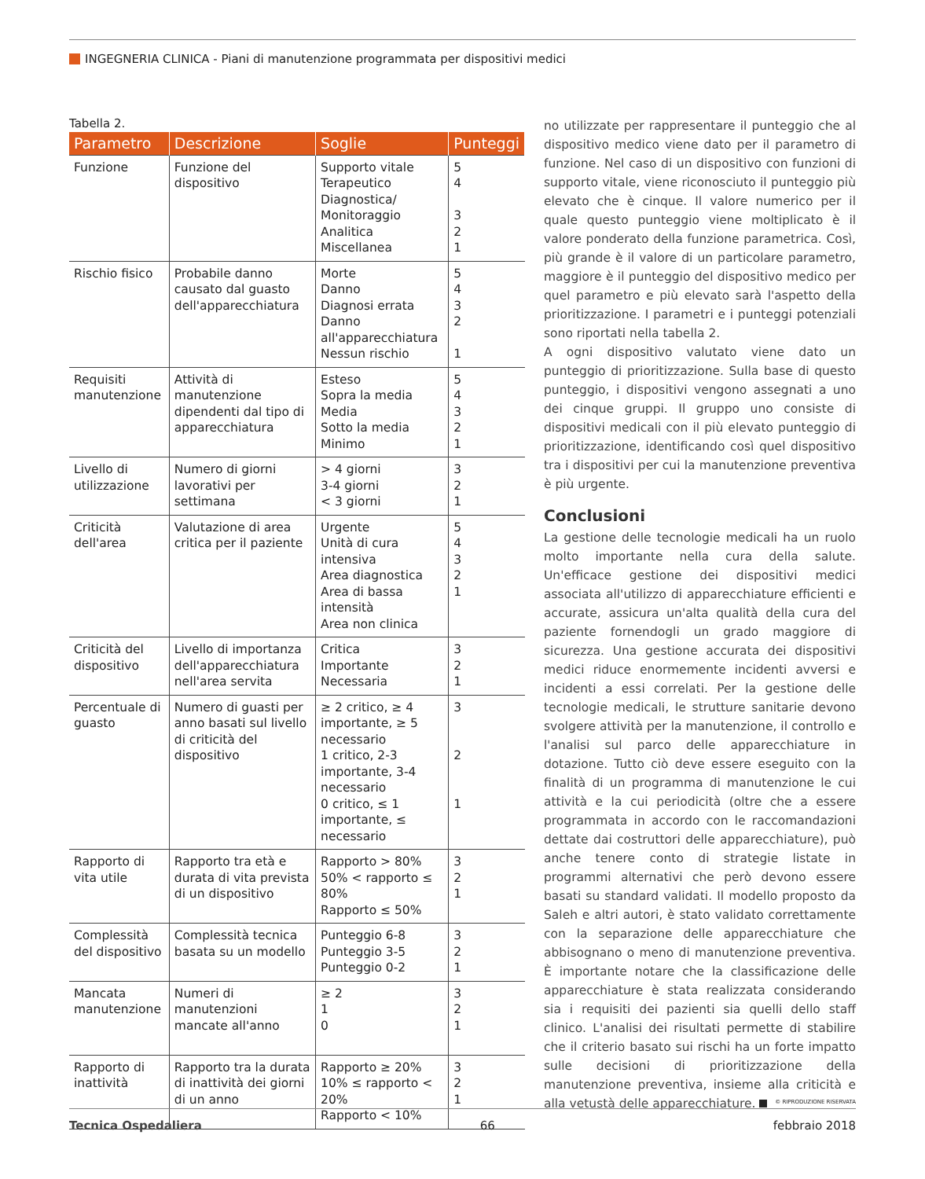INGEGNERIA CLINICA - Piani di manutenzione programmata per dispositivi medici
Tabella 2.
| Parametro | Descrizione | Soglie | Punteggi |
| --- | --- | --- | --- |
| Funzione | Funzione del dispositivo | Supporto vitale Terapeutico Diagnostica/ Monitoraggio Analitica Miscellanea | 5 4 3 2 1 |
| Rischio fisico | Probabile danno causato dal guasto dell'apparecchiatura | Morte Danno Diagnosi errata Danno all'apparecchiatura Nessun rischio | 5 4 3 2 1 |
| Requisiti manutenzione | Attività di manutenzione dipendenti dal tipo di apparecchiatura | Esteso Sopra la media Media Sotto la media Minimo | 5 4 3 2 1 |
| Livello di utilizzazione | Numero di giorni lavorativi per settimana | > 4 giorni 3-4 giorni < 3 giorni | 3 2 1 |
| Criticità dell'area | Valutazione di area critica per il paziente | Urgente Unità di cura intensiva Area diagnostica Area di bassa intensità Area non clinica | 5 4 3 2 1 |
| Criticità del dispositivo | Livello di importanza dell'apparecchiatura nell'area servita | Critica Importante Necessaria | 3 2 1 |
| Percentuale di guasto | Numero di guasti per anno basati sul livello di criticità del dispositivo | ≥ 2 critico, ≥ 4 importante, ≥ 5 necessario 1 critico, 2-3 importante, 3-4 necessario 0 critico, ≤ 1 importante, ≤ necessario | 3 2 1 |
| Rapporto di vita utile | Rapporto tra età e durata di vita prevista di un dispositivo | Rapporto > 80% 50% < rapporto ≤ 80% Rapporto ≤ 50% | 3 2 1 |
| Complessità del dispositivo | Complessità tecnica basata su un modello | Punteggio 6-8 Punteggio 3-5 Punteggio 0-2 | 3 2 1 |
| Mancata manutenzione | Numeri di manutenzioni mancate all'anno | ≥ 2 1 0 | 3 2 1 |
| Rapporto di inattività | Rapporto tra la durata di inattività dei giorni di un anno | Rapporto ≥ 20% 10% ≤ rapporto < 20% Rapporto < 10% | 3 2 1 |
no utilizzate per rappresentare il punteggio che al dispositivo medico viene dato per il parametro di funzione. Nel caso di un dispositivo con funzioni di supporto vitale, viene riconosciuto il punteggio più elevato che è cinque. Il valore numerico per il quale questo punteggio viene moltiplicato è il valore ponderato della funzione parametrica. Così, più grande è il valore di un particolare parametro, maggiore è il punteggio del dispositivo medico per quel parametro e più elevato sarà l'aspetto della prioritizzazione. I parametri e i punteggi potenziali sono riportati nella tabella 2.
A ogni dispositivo valutato viene dato un punteggio di prioritizzazione. Sulla base di questo punteggio, i dispositivi vengono assegnati a uno dei cinque gruppi. Il gruppo uno consiste di dispositivi medicali con il più elevato punteggio di prioritizzazione, identificando così quel dispositivo tra i dispositivi per cui la manutenzione preventiva è più urgente.
Conclusioni
La gestione delle tecnologie medicali ha un ruolo molto importante nella cura della salute. Un'efficace gestione dei dispositivi medici associata all'utilizzo di apparecchiature efficienti e accurate, assicura un'alta qualità della cura del paziente fornendogli un grado maggiore di sicurezza. Una gestione accurata dei dispositivi medici riduce enormemente incidenti avversi e incidenti a essi correlati. Per la gestione delle tecnologie medicali, le strutture sanitarie devono svolgere attività per la manutenzione, il controllo e l'analisi sul parco delle apparecchiature in dotazione. Tutto ciò deve essere eseguito con la finalità di un programma di manutenzione le cui attività e la cui periodicità (oltre che a essere programmata in accordo con le raccomandazioni dettate dai costruttori delle apparecchiature), può anche tenere conto di strategie listate in programmi alternativi che però devono essere basati su standard validati. Il modello proposto da Saleh e altri autori, è stato validato correttamente con la separazione delle apparecchiature che abbisognano o meno di manutenzione preventiva. È importante notare che la classificazione delle apparecchiature è stata realizzata considerando sia i requisiti dei pazienti sia quelli dello staff clinico. L'analisi dei risultati permette di stabilire che il criterio basato sui rischi ha un forte impatto sulle decisioni di prioritizzazione della manutenzione preventiva, insieme alla criticità e alla vetustà delle apparecchiature.
© RIPRODUZIONE RISERVATA
Tecnica Ospedaliera 66 febbraio 2018